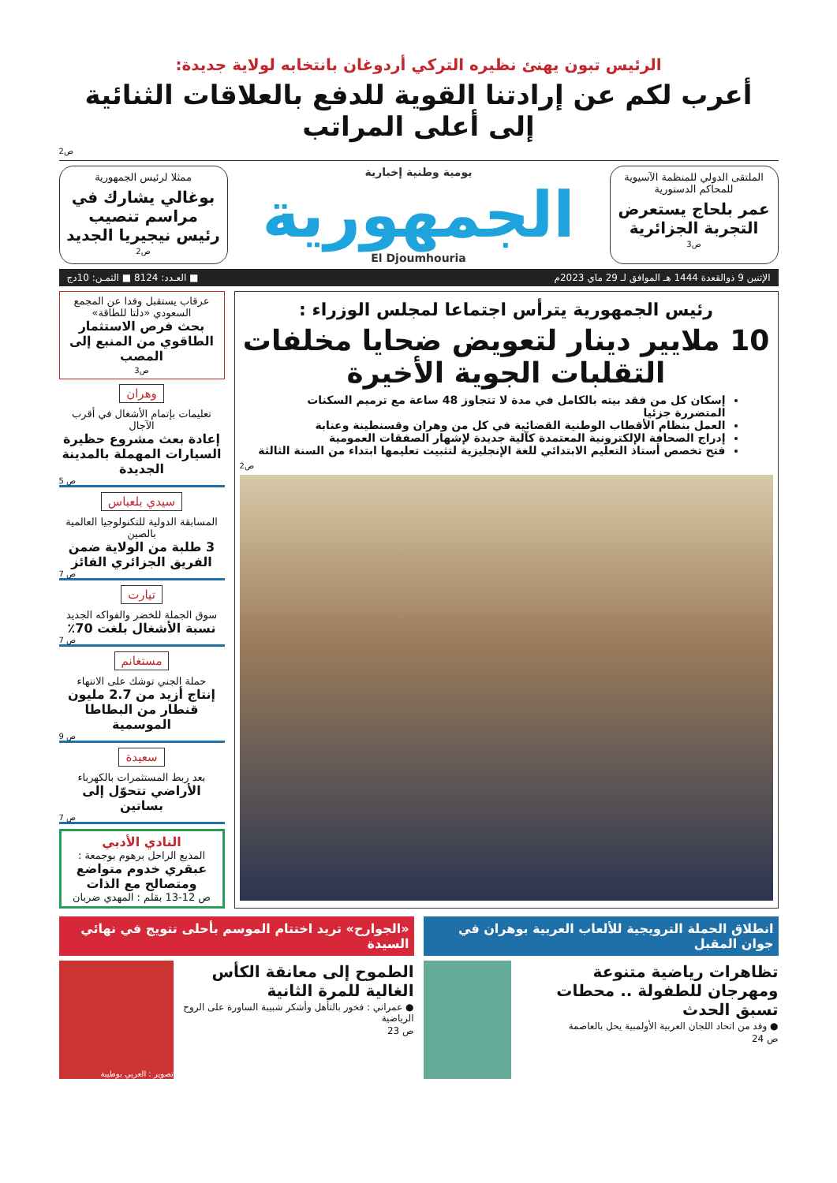الرئيس تبون يهنئ نظيره التركي أردوغان بانتخابه لولاية جديدة:
أعرب لكم عن إرادتنا القوية للدفع بالعلاقات الثنائية إلى أعلى المراتب
ص2
الملتقى الدولي للمنظمة الآسيوية للمحاكم الدستورية
عمر بلحاج يستعرض التجربة الجزائرية
ص3
يومية وطنية إخبارية
الجمهورية
El Djoumhouria
ممثلا لرئيس الجمهورية
بوغالي يشارك في مراسم تنصيب رئيس نيجيريا الجديد
ص2
الإثنين 9 ذوالقعدة 1444 هـ الموافق لـ 29 ماي 2023م ■ العـدد: 8124 ■ الثمـن: 10دج
رئيس الجمهورية يترأس اجتماعا لمجلس الوزراء :
10 ملايير دينار لتعويض ضحايا مخلفات التقلبات الجوية الأخيرة
إسكان كل من فقد بيته بالكامل في مدة لا تتجاوز 48 ساعة مع ترميم السكنات المتضررة جزئيا
العمل بنظام الأقطاب الوطنية القضائية في كل من وهران وقسنطينة وعنابة
إدراج الصحافة الإلكترونية المعتمدة كآلية جديدة لإشهار الصفقات العمومية
فتح تخصص أستاذ التعليم الابتدائي للغة الإنجليزية لتثبيت تعليمها ابتداء من السنة الثالثة
ص2
عرقاب يستقبل وفدا عن المجمع السعودي «دلتا للطاقة»
بحث فرص الاستثمار الطاقوي من المنبع إلى المصب
ص3
وهران
تعليمات بإتمام الأشغال في أقرب الآجال
إعادة بعث مشروع حظيرة السيارات المهملة بالمدينة الجديدة
ص 5
سيدي بلعباس
المسابقة الدولية للتكنولوجيا العالمية بالصين
3 طلبة من الولاية ضمن الفريق الجزائري الفائز
ص 7
تيارت
سوق الجملة للخضر والفواكه الجديد
نسبة الأشغال بلغت 70٪
ص 7
مستغانم
حملة الجني توشك على الانتهاء
إنتاج أزيد من 2.7 مليون قنطار من البطاطا الموسمية
ص 9
سعيدة
بعد ربط المستثمرات بالكهرباء
الأراضي تتحوّل إلى بساتين
ص 7
النادي الأدبي
المذيع الراحل برهوم بوجمعة :
عبقري خدوم متواضع ومتصالح مع الذات
ص 12-13 بقلم : المهدي ضربان
انطلاق الحملة الترويجية للألعاب العربية بوهران في جوان المقبل
تظاهرات رياضية متنوعة ومهرجان للطفولة .. محطات تسبق الحدث
● وفد من اتحاد اللجان العربية الأولمبية يحل بالعاصمة
ص 24
«الجوارح» تريد اختتام الموسم بأحلى تتويج في نهائي السيدة
الطموح إلى معانقة الكأس الغالية للمرة الثانية
● عمراني : فخور بالتأهل وأشكر شبيبة الساورة على الروح الرياضية
ص 23
تصوير : العربي بوطيبة